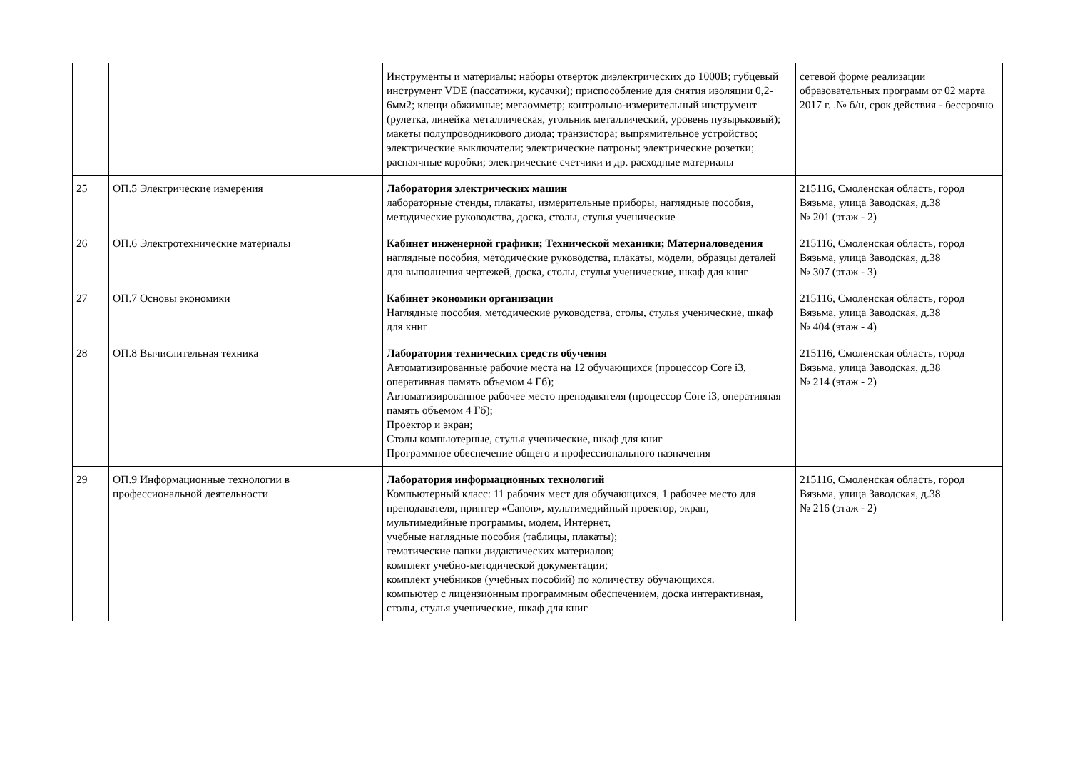| | | Инструменты и материалы: наборы отверток диэлектрических до 1000В; губцевый инструмент VDE (пассатижи, кусачки); приспособление для снятия изоляции 0,2-6мм2; клещи обжимные; мегаомметр; контрольно-измерительный инструмент (рулетка, линейка металлическая, угольник металлический, уровень пузырьковый); макеты полупроводникового диода; транзистора; выпрямительное устройство; электрические выключатели; электрические патроны; электрические розетки; распаячные коробки; электрические счетчики и др. расходные материалы | сетевой форме реализации образовательных программ от 02 марта 2017 г. .№ б/н, срок действия - бессрочно |
| 25 | ОП.5 Электрические измерения | Лаборатория электрических машин лабораторные стенды, плакаты, измерительные приборы, наглядные пособия, методические руководства, доска, столы, стулья ученические | 215116, Смоленская область, город Вязьма, улица Заводская, д.38 № 201 (этаж - 2) |
| 26 | ОП.6 Электротехнические материалы | Кабинет инженерной графики; Технической механики; Материаловедения наглядные пособия, методические руководства, плакаты, модели, образцы деталей для выполнения чертежей, доска, столы, стулья ученические, шкаф для книг | 215116, Смоленская область, город Вязьма, улица Заводская, д.38 № 307 (этаж - 3) |
| 27 | ОП.7 Основы экономики | Кабинет экономики организации Наглядные пособия, методические руководства, столы, стулья ученические, шкаф для книг | 215116, Смоленская область, город Вязьма, улица Заводская, д.38 № 404 (этаж - 4) |
| 28 | ОП.8 Вычислительная техника | Лаборатория технических средств обучения Автоматизированные рабочие места на 12 обучающихся (процессор Core i3, оперативная память объемом 4 Гб); Автоматизированное рабочее место преподавателя (процессор Core i3, оперативная память объемом 4 Гб); Проектор и экран; Столы компьютерные, стулья ученические, шкаф для книг Программное обеспечение общего и профессионального назначения | 215116, Смоленская область, город Вязьма, улица Заводская, д.38 № 214 (этаж - 2) |
| 29 | ОП.9 Информационные технологии в профессиональной деятельности | Лаборатория информационных технологий Компьютерный класс: 11 рабочих мест для обучающихся, 1 рабочее место для преподавателя, принтер «Canon», мультимедийный проектор, экран, мультимедийные программы, модем, Интернет, учебные наглядные пособия (таблицы, плакаты); тематические папки дидактических материалов; комплект учебно-методической документации; комплект учебников (учебных пособий) по количеству обучающихся. компьютер с лицензионным программным обеспечением, доска интерактивная, столы, стулья ученические, шкаф для книг | 215116, Смоленская область, город Вязьма, улица Заводская, д.38 № 216 (этаж - 2) |